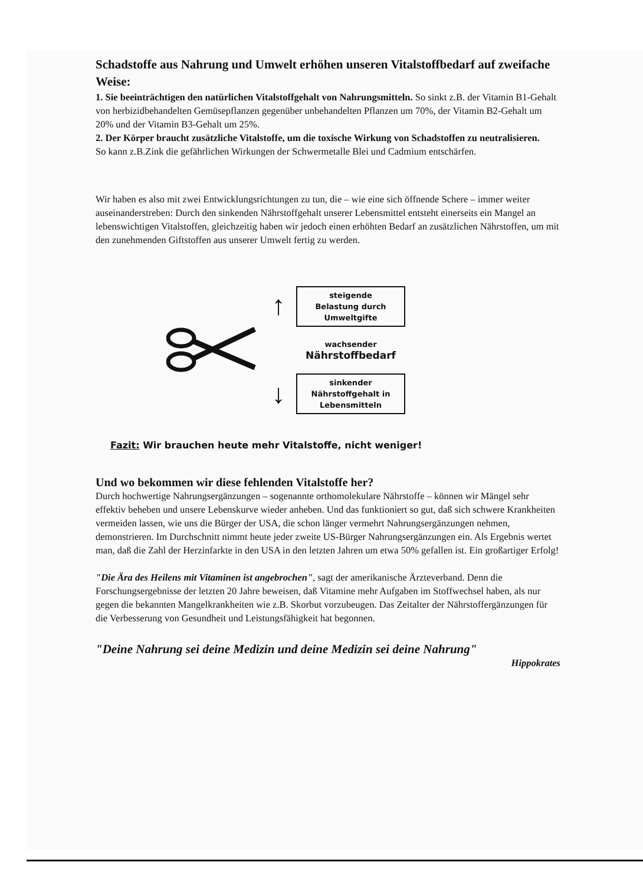Schadstoffe aus Nahrung und Umwelt erhöhen unseren Vitalstoffbedarf auf zweifache Weise:
1. Sie beeinträchtigen den natürlichen Vitalstoffgehalt von Nahrungsmitteln. So sinkt z.B. der Vitamin B1-Gehalt von herbizidbehandelten Gemüsepflanzen gegenüber unbehandelten Pflanzen um 70%, der Vitamin B2-Gehalt um 20% und der Vitamin B3-Gehalt um 25%.
2. Der Körper braucht zusätzliche Vitalstoffe, um die toxische Wirkung von Schadstoffen zu neutralisieren.
So kann z.B.Zink die gefährlichen Wirkungen der Schwermetalle Blei und Cadmium entschärfen.
Wir haben es also mit zwei Entwicklungsrichtungen zu tun, die – wie eine sich öffnende Schere – immer weiter auseinanderstreben: Durch den sinkenden Nährstoffgehalt unserer Lebensmittel entsteht einerseits ein Mangel an lebenswichtigen Vitalstoffen, gleichzeitig haben wir jedoch einen erhöhten Bedarf an zusätzlichen Nährstoffen, um mit den zunehmenden Giftstoffen aus unserer Umwelt fertig zu werden.
↑
↓
steigende
Belastung durch
Umweltgifte
wachsender
Nährstoffbedarf
sinkender
Nährstoffgehalt in
Lebensmitteln
Fazit: Wir brauchen heute mehr Vitalstoffe, nicht weniger!
Und wo bekommen wir diese fehlenden Vitalstoffe her?
Durch hochwertige Nahrungsergänzungen – sogenannte orthomolekulare Nährstoffe – können wir Mängel sehr effektiv beheben und unsere Lebenskurve wieder anheben. Und das funktioniert so gut, daß sich schwere Krankheiten vermeiden lassen, wie uns die Bürger der USA, die schon länger vermehrt Nahrungsergänzungen nehmen, demonstrieren. Im Durchschnitt nimmt heute jeder zweite US-Bürger Nahrungsergänzungen ein. Als Ergebnis wertet man, daß die Zahl der Herzinfarkte in den USA in den letzten Jahren um etwa 50% gefallen ist. Ein großartiger Erfolg!
"Die Ära des Heilens mit Vitaminen ist angebrochen", sagt der amerikanische Ärzteverband. Denn die Forschungsergebnisse der letzten 20 Jahre beweisen, daß Vitamine mehr Aufgaben im Stoffwechsel haben, als nur gegen die bekannten Mangelkrankheiten wie z.B. Skorbut vorzubeugen. Das Zeitalter der Nährstoffergänzungen für die Verbesserung von Gesundheit und Leistungsfähigkeit hat begonnen.
"Deine Nahrung sei deine Medizin und deine Medizin sei deine Nahrung"
Hippokrates